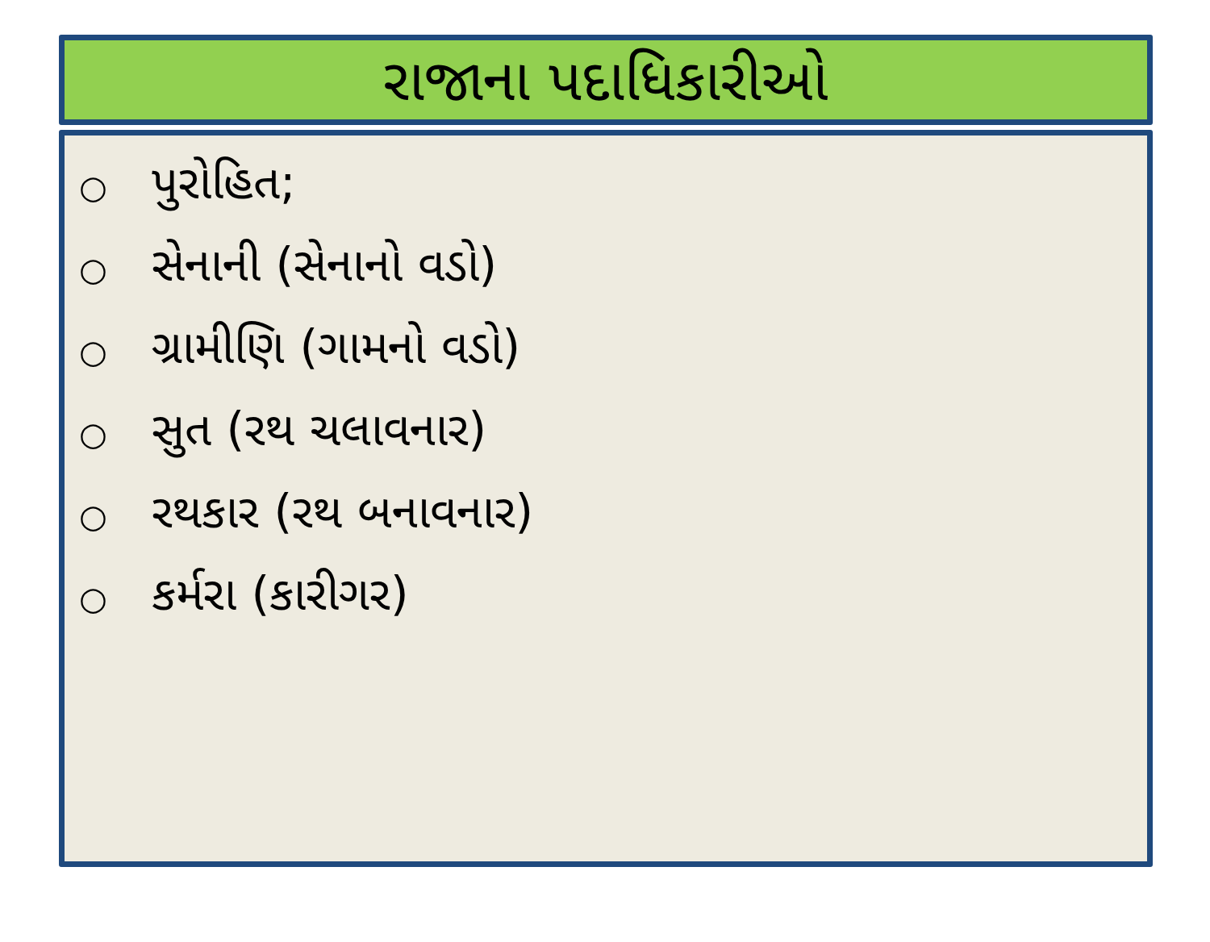રાજાના પદાધિકારીઓ
○ પુરોહિત;
○ સેનાની (સેનાનો વડો)
○ ગ્રામીણિ (ગામનો વડો)
○ સુત (રથ ચલાવનાર)
○ રથકાર (રથ બનાવનાર)
○ કર્મરા (કારીગર)